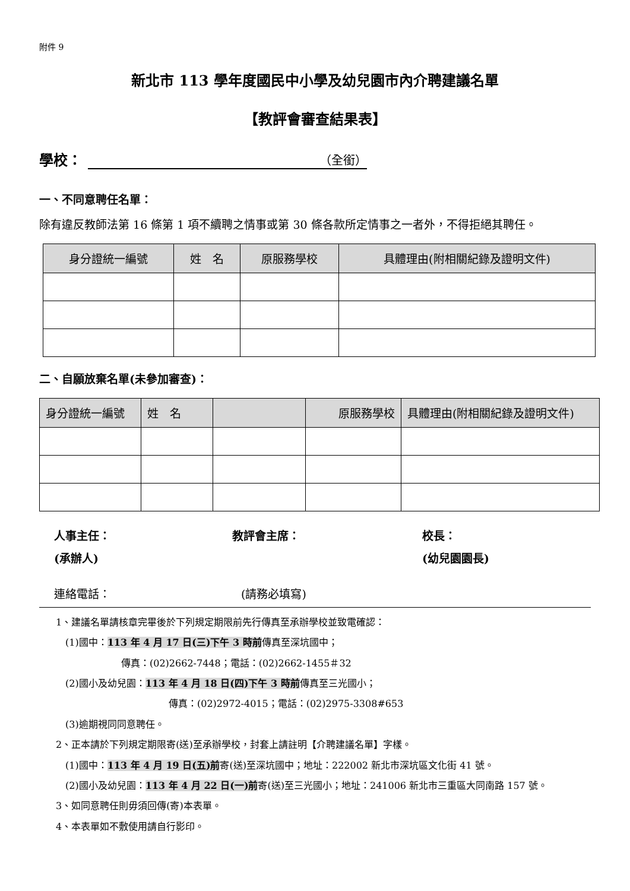附件 9
新北市 113 學年度國民中小學及幼兒園市內介聘建議名單
【教評會審查結果表】
學校： （全銜）
一、不同意聘任名單：
除有違反教師法第 16 條第 1 項不續聘之情事或第 30 條各款所定情事之一者外，不得拒絕其聘任。
| 身分證統一編號 | 姓 名 | 原服務學校 | 具體理由(附相關紀錄及證明文件) |
| --- | --- | --- | --- |
二、自願放棄名單(未參加審查)：
| 身分證統一編號 | 姓 名 | | 原服務學校 | 具體理由(附相關紀錄及證明文件) |
| --- | --- | --- | --- | --- |
人事主任：
(承辦人)
教評會主席： 校長：
(幼兒園園長)
連絡電話： (請務必填寫)
1、建議名單請核章完畢後於下列規定期限前先行傳真至承辦學校並致電確認：
　(1)國中：113 年 4 月 17 日(三)下午 3 時前傳真至深坑國中；
傳真：(02)2662-7448；電話：(02)2662-1455＃32
　(2)國小及幼兒園：113 年 4 月 18 日(四)下午 3 時前傳真至三光國小；
傳真：(02)2972-4015；電話：(02)2975-3308#653
　(3)逾期視同同意聘任。
2、正本請於下列規定期限寄(送)至承辦學校，封套上請註明【介聘建議名單】字樣。
　(1)國中：113 年 4 月 19 日(五)前寄(送)至深坑國中；地址：222002 新北市深坑區文化街 41 號。
　(2)國小及幼兒園：113 年 4 月 22 日(一)前寄(送)至三光國小；地址：241006 新北市三重區大同南路 157 號。
3、如同意聘任則毋須回傳(寄)本表單。
4、本表單如不敷使用請自行影印。